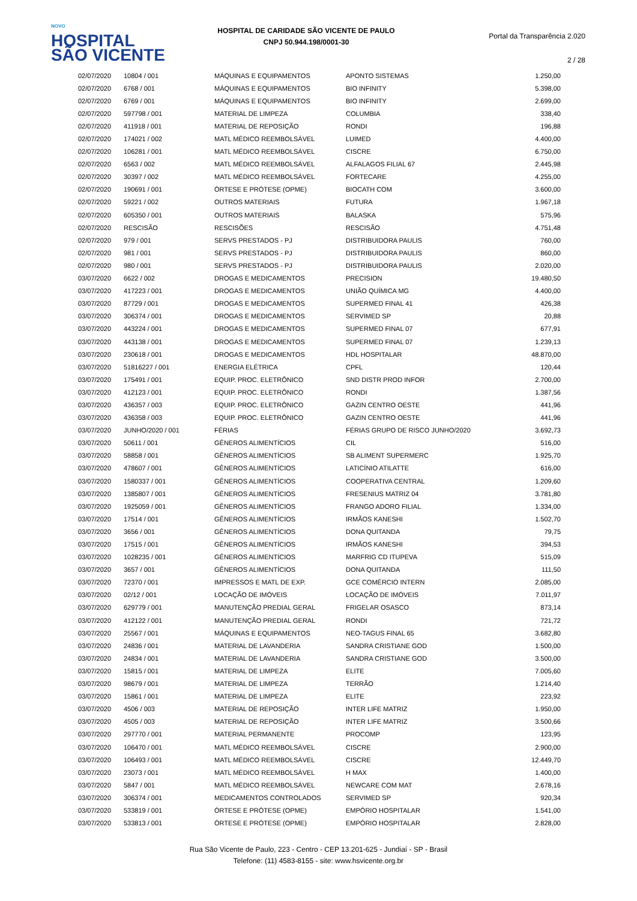NOVO
HOSPITAL
SÃO VICENTE
HOSPITAL DE CARIDADE SÃO VICENTE DE PAULO
CNPJ 50.944.198/0001-30
Portal da Transparência 2.020
2 / 28
| 02/07/2020 | 10804 / 001 | MÁQUINAS E EQUIPAMENTOS | APONTO SISTEMAS | 1.250,00 |
| 02/07/2020 | 6768 / 001 | MÁQUINAS E EQUIPAMENTOS | BIO INFINITY | 5.398,00 |
| 02/07/2020 | 6769 / 001 | MÁQUINAS E EQUIPAMENTOS | BIO INFINITY | 2.699,00 |
| 02/07/2020 | 597798 / 001 | MATERIAL DE LIMPEZA | COLUMBIA | 338,40 |
| 02/07/2020 | 411918 / 001 | MATERIAL DE REPOSIÇÃO | RONDI | 196,88 |
| 02/07/2020 | 174021 / 002 | MATL MÉDICO REEMBOLSÁVEL | LUIMED | 4.400,00 |
| 02/07/2020 | 106281 / 001 | MATL MÉDICO REEMBOLSÁVEL | CISCRE | 6.750,00 |
| 02/07/2020 | 6563 / 002 | MATL MÉDICO REEMBOLSÁVEL | ALFALAGOS FILIAL 67 | 2.445,98 |
| 02/07/2020 | 30397 / 002 | MATL MÉDICO REEMBOLSÁVEL | FORTECARE | 4.255,00 |
| 02/07/2020 | 190691 / 001 | ÓRTESE E PRÓTESE (OPME) | BIOCATH COM | 3.600,00 |
| 02/07/2020 | 59221 / 002 | OUTROS MATERIAIS | FUTURA | 1.967,18 |
| 02/07/2020 | 605350 / 001 | OUTROS MATERIAIS | BALASKA | 575,96 |
| 02/07/2020 | RESCISÃO | RESCISÕES | RESCISÃO | 4.751,48 |
| 02/07/2020 | 979 / 001 | SERVS PRESTADOS - PJ | DISTRIBUIDORA PAULIS | 760,00 |
| 02/07/2020 | 981 / 001 | SERVS PRESTADOS - PJ | DISTRIBUIDORA PAULIS | 860,00 |
| 02/07/2020 | 980 / 001 | SERVS PRESTADOS - PJ | DISTRIBUIDORA PAULIS | 2.020,00 |
| 03/07/2020 | 6622 / 002 | DROGAS E MEDICAMENTOS | PRECISION | 19.480,50 |
| 03/07/2020 | 417223 / 001 | DROGAS E MEDICAMENTOS | UNIÃO QUÍMICA MG | 4.400,00 |
| 03/07/2020 | 87729 / 001 | DROGAS E MEDICAMENTOS | SUPERMED FINAL 41 | 426,38 |
| 03/07/2020 | 306374 / 001 | DROGAS E MEDICAMENTOS | SERVIMED SP | 20,88 |
| 03/07/2020 | 443224 / 001 | DROGAS E MEDICAMENTOS | SUPERMED FINAL 07 | 677,91 |
| 03/07/2020 | 443138 / 001 | DROGAS E MEDICAMENTOS | SUPERMED FINAL 07 | 1.239,13 |
| 03/07/2020 | 230618 / 001 | DROGAS E MEDICAMENTOS | HDL HOSPITALAR | 48.870,00 |
| 03/07/2020 | 51816227 / 001 | ENERGIA ELÉTRICA | CPFL | 120,44 |
| 03/07/2020 | 175491 / 001 | EQUIP. PROC. ELETRÔNICO | SND DISTR PROD INFOR | 2.700,00 |
| 03/07/2020 | 412123 / 001 | EQUIP. PROC. ELETRÔNICO | RONDI | 1.387,56 |
| 03/07/2020 | 436357 / 003 | EQUIP. PROC. ELETRÔNICO | GAZIN CENTRO OESTE | 441,96 |
| 03/07/2020 | 436358 / 003 | EQUIP. PROC. ELETRÔNICO | GAZIN CENTRO OESTE | 441,96 |
| 03/07/2020 | JUNHO/2020 / 001 | FÉRIAS | FÉRIAS GRUPO DE RISCO JUNHO/2020 | 3.692,73 |
| 03/07/2020 | 50611 / 001 | GÊNEROS ALIMENTÍCIOS | CIL | 516,00 |
| 03/07/2020 | 58858 / 001 | GÊNEROS ALIMENTÍCIOS | SB ALIMENT SUPERMERC | 1.925,70 |
| 03/07/2020 | 478607 / 001 | GÊNEROS ALIMENTÍCIOS | LATICÍNIO ATILATTE | 616,00 |
| 03/07/2020 | 1580337 / 001 | GÊNEROS ALIMENTÍCIOS | COOPERATIVA CENTRAL | 1.209,60 |
| 03/07/2020 | 1385807 / 001 | GÊNEROS ALIMENTÍCIOS | FRESENIUS MATRIZ 04 | 3.781,80 |
| 03/07/2020 | 1925059 / 001 | GÊNEROS ALIMENTÍCIOS | FRANGO ADORO FILIAL | 1.334,00 |
| 03/07/2020 | 17514 / 001 | GÊNEROS ALIMENTÍCIOS | IRMÃOS KANESHI | 1.502,70 |
| 03/07/2020 | 3656 / 001 | GÊNEROS ALIMENTÍCIOS | DONA QUITANDA | 79,75 |
| 03/07/2020 | 17515 / 001 | GÊNEROS ALIMENTÍCIOS | IRMÃOS KANESHI | 394,53 |
| 03/07/2020 | 1028235 / 001 | GÊNEROS ALIMENTÍCIOS | MARFRIG CD ITUPEVA | 515,09 |
| 03/07/2020 | 3657 / 001 | GÊNEROS ALIMENTÍCIOS | DONA QUITANDA | 111,50 |
| 03/07/2020 | 72370 / 001 | IMPRESSOS E MATL DE EXP. | GCE COMÉRCIO INTERN | 2.085,00 |
| 03/07/2020 | 02/12 / 001 | LOCAÇÃO DE IMÓVEIS | LOCAÇÃO DE IMÓVEIS | 7.011,97 |
| 03/07/2020 | 629779 / 001 | MANUTENÇÃO PREDIAL GERAL | FRIGELAR OSASCO | 873,14 |
| 03/07/2020 | 412122 / 001 | MANUTENÇÃO PREDIAL GERAL | RONDI | 721,72 |
| 03/07/2020 | 25567 / 001 | MÁQUINAS E EQUIPAMENTOS | NEO-TAGUS FINAL 65 | 3.682,80 |
| 03/07/2020 | 24836 / 001 | MATERIAL DE LAVANDERIA | SANDRA CRISTIANE GOD | 1.500,00 |
| 03/07/2020 | 24834 / 001 | MATERIAL DE LAVANDERIA | SANDRA CRISTIANE GOD | 3.500,00 |
| 03/07/2020 | 15815 / 001 | MATERIAL DE LIMPEZA | ELITE | 7.005,60 |
| 03/07/2020 | 98679 / 001 | MATERIAL DE LIMPEZA | TERRÃO | 1.214,40 |
| 03/07/2020 | 15861 / 001 | MATERIAL DE LIMPEZA | ELITE | 223,92 |
| 03/07/2020 | 4506 / 003 | MATERIAL DE REPOSIÇÃO | INTER LIFE MATRIZ | 1.950,00 |
| 03/07/2020 | 4505 / 003 | MATERIAL DE REPOSIÇÃO | INTER LIFE MATRIZ | 3.500,66 |
| 03/07/2020 | 297770 / 001 | MATERIAL PERMANENTE | PROCOMP | 123,95 |
| 03/07/2020 | 106470 / 001 | MATL MÉDICO REEMBOLSÁVEL | CISCRE | 2.900,00 |
| 03/07/2020 | 106493 / 001 | MATL MÉDICO REEMBOLSÁVEL | CISCRE | 12.449,70 |
| 03/07/2020 | 23073 / 001 | MATL MÉDICO REEMBOLSÁVEL | H MAX | 1.400,00 |
| 03/07/2020 | 5847 / 001 | MATL MÉDICO REEMBOLSÁVEL | NEWCARE COM MAT | 2.678,16 |
| 03/07/2020 | 306374 / 001 | MEDICAMENTOS CONTROLADOS | SERVIMED SP | 920,34 |
| 03/07/2020 | 533819 / 001 | ÓRTESE E PRÓTESE (OPME) | EMPÓRIO HOSPITALAR | 1.541,00 |
| 03/07/2020 | 533813 / 001 | ÓRTESE E PRÓTESE (OPME) | EMPÓRIO HOSPITALAR | 2.828,00 |
Rua São Vicente de Paulo, 223 - Centro - CEP 13.201-625 - Jundiaí - SP - Brasil
Telefone: (11) 4583-8155 - site: www.hsvicente.org.br